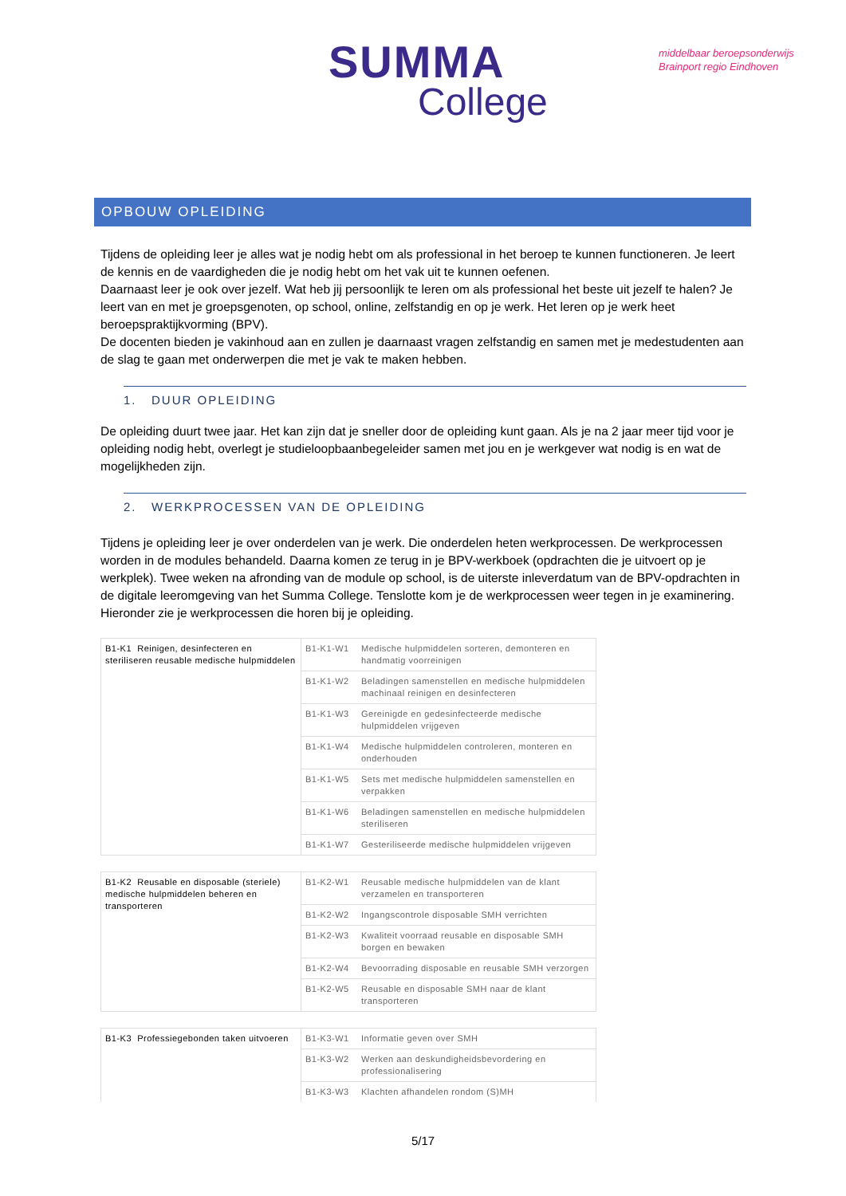SUMMA
College
middelbaar beroepsonderwijs
Brainport regio Eindhoven
OPBOUW OPLEIDING
Tijdens de opleiding leer je alles wat je nodig hebt om als professional in het beroep te kunnen functioneren. Je leert de kennis en de vaardigheden die je nodig hebt om het vak uit te kunnen oefenen.
Daarnaast leer je ook over jezelf. Wat heb jij persoonlijk te leren om als professional het beste uit jezelf te halen? Je leert van en met je groepsgenoten, op school, online, zelfstandig en op je werk. Het leren op je werk heet beroepspraktijkvorming (BPV).
De docenten bieden je vakinhoud aan en zullen je daarnaast vragen zelfstandig en samen met je medestudenten aan de slag te gaan met onderwerpen die met je vak te maken hebben.
1. DUUR OPLEIDING
De opleiding duurt twee jaar. Het kan zijn dat je sneller door de opleiding kunt gaan. Als je na 2 jaar meer tijd voor je opleiding nodig hebt, overlegt je studieloopbaanbegeleider samen met jou en je werkgever wat nodig is en wat de mogelijkheden zijn.
2. WERKPROCESSEN VAN DE OPLEIDING
Tijdens je opleiding leer je over onderdelen van je werk. Die onderdelen heten werkprocessen. De werkprocessen worden in de modules behandeld. Daarna komen ze terug in je BPV-werkboek (opdrachten die je uitvoert op je werkplek). Twee weken na afronding van de module op school, is de uiterste inleverdatum van de BPV-opdrachten in de digitale leeromgeving van het Summa College. Tenslotte kom je de werkprocessen weer tegen in je examinering. Hieronder zie je werkprocessen die horen bij je opleiding.
| B1-K1 Reinigen, desinfecteren en steriliseren reusable medische hulpmiddelen | B1-K1-W1 | Medische hulpmiddelen sorteren, demonteren en handmatig voorreinigen |
| | B1-K1-W2 | Beladingen samenstellen en medische hulpmiddelen machinaal reinigen en desinfecteren |
| | B1-K1-W3 | Gereinigde en gedesinfecteerde medische hulpmiddelen vrijgeven |
| | B1-K1-W4 | Medische hulpmiddelen controleren, monteren en onderhouden |
| | B1-K1-W5 | Sets met medische hulpmiddelen samenstellen en verpakken |
| | B1-K1-W6 | Beladingen samenstellen en medische hulpmiddelen steriliseren |
| | B1-K1-W7 | Gesteriliseerde medische hulpmiddelen vrijgeven |
| B1-K2 Reusable en disposable (steriele) medische hulpmiddelen beheren en transporteren | B1-K2-W1 | Reusable medische hulpmiddelen van de klant verzamelen en transporteren |
| | B1-K2-W2 | Ingangscontrole disposable SMH verrichten |
| | B1-K2-W3 | Kwaliteit voorraad reusable en disposable SMH borgen en bewaken |
| | B1-K2-W4 | Bevoorrading disposable en reusable SMH verzorgen |
| | B1-K2-W5 | Reusable en disposable SMH naar de klant transporteren |
| B1-K3 Professiegebonden taken uitvoeren | B1-K3-W1 | Informatie geven over SMH |
| | B1-K3-W2 | Werken aan deskundigheidsbevordering en professionalisering |
| | B1-K3-W3 | Klachten afhandelen rondom (S)MH |
5/17